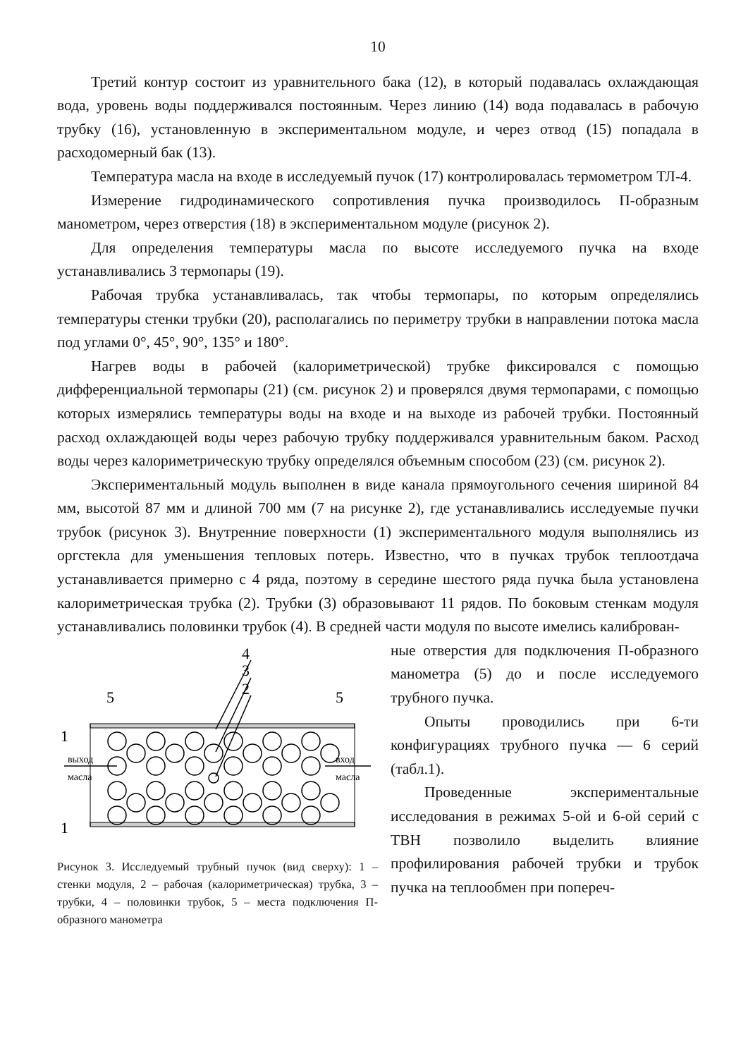10
Третий контур состоит из уравнительного бака (12), в который подавалась охлаждающая вода, уровень воды поддерживался постоянным. Через линию (14) вода подавалась в рабочую трубку (16), установленную в экспериментальном модуле, и через отвод (15) попадала в расходомерный бак (13).
Температура масла на входе в исследуемый пучок (17) контролировалась термометром ТЛ-4.
Измерение гидродинамического сопротивления пучка производилось П-образным манометром, через отверстия (18) в экспериментальном модуле (рисунок 2).
Для определения температуры масла по высоте исследуемого пучка на входе устанавливались 3 термопары (19).
Рабочая трубка устанавливалась, так чтобы термопары, по которым определялись температуры стенки трубки (20), располагались по периметру трубки в направлении потока масла под углами 0°, 45°, 90°, 135° и 180°.
Нагрев воды в рабочей (калориметрической) трубке фиксировался с помощью дифференциальной термопары (21) (см. рисунок 2) и проверялся двумя термопарами, с помощью которых измерялись температуры воды на входе и на выходе из рабочей трубки. Постоянный расход охлаждающей воды через рабочую трубку поддерживался уравнительным баком. Расход воды через калориметрическую трубку определялся объемным способом (23) (см. рисунок 2).
Экспериментальный модуль выполнен в виде канала прямоугольного сечения шириной 84 мм, высотой 87 мм и длиной 700 мм (7 на рисунке 2), где устанавливались исследуемые пучки трубок (рисунок 3). Внутренние поверхности (1) экспериментального модуля выполнялись из оргстекла для уменьшения тепловых потерь. Известно, что в пучках трубок теплоотдача устанавливается примерно с 4 ряда, поэтому в середине шестого ряда пучка была установлена калориметрическая трубка (2). Трубки (3) образовывают 11 рядов. По боковым стенкам модуля устанавливались половинки трубок (4). В средней части модуля по высоте имелись калиброван-
4
3
2
5
5
1
1
выход
масла
вход
масла
Рисунок 3. Исследуемый трубный пучок (вид сверху): 1 – стенки модуля, 2 – рабочая (калориметрическая) трубка, 3 –трубки, 4 – половинки трубок, 5 – места подключения П-образного манометра
ные отверстия для подключения П-образного манометра (5) до и после исследуемого трубного пучка.
Опыты проводились при 6-ти конфигурациях трубного пучка — 6 серий (табл.1).
Проведенные экспериментальные исследования в режимах 5-ой и 6-ой серий с ТВН позволило выделить влияние профилирования рабочей трубки и трубок пучка на теплообмен при попереч-